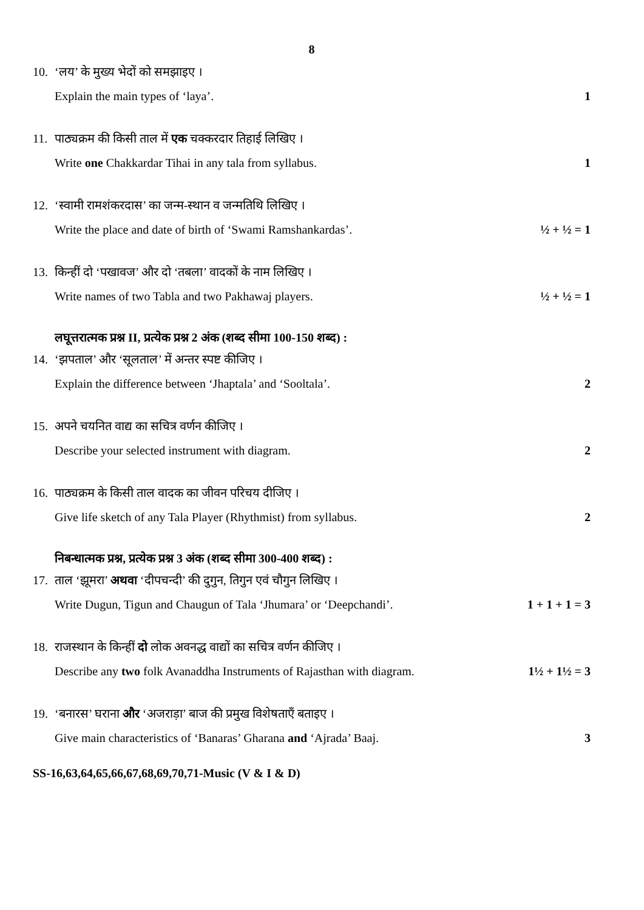8
10. ‘लय’ के मुख्य भेदों को समझाइए ।
Explain the main types of ‘laya’. 1
11. पाठ्यक्रम की किसी ताल में एक चक्करदार तिहाई लिखिए ।
Write one Chakkardar Tihai in any tala from syllabus. 1
12. ‘स्वामी रामशंकरदास’ का जन्म-स्थान व जन्मतिथि लिखिए ।
Write the place and date of birth of ‘Swami Ramshankardas’. ½ + ½ = 1
13. किन्हीं दो ‘पखावज’ और दो ‘तबला’ वादकों के नाम लिखिए ।
Write names of two Tabla and two Pakhawaj players. ½ + ½ = 1
लघूत्तरात्मक प्रश्न II, प्रत्येक प्रश्न 2 अंक (शब्द सीमा 100-150 शब्द) :
14. ‘झपताल’ और ‘सूलताल’ में अन्तर स्पष्ट कीजिए ।
Explain the difference between ‘Jhaptala’ and ‘Sooltala’. 2
15. अपने चयनित वाद्य का सचित्र वर्णन कीजिए ।
Describe your selected instrument with diagram. 2
16. पाठ्यक्रम के किसी ताल वादक का जीवन परिचय दीजिए ।
Give life sketch of any Tala Player (Rhythmist) from syllabus. 2
निबन्धात्मक प्रश्न, प्रत्येक प्रश्न 3 अंक (शब्द सीमा 300-400 शब्द) :
17. ताल ‘झूमरा’ अथवा ‘दीपचन्दी’ की दुगुन, तिगुन एवं चौगुन लिखिए ।
Write Dugun, Tigun and Chaugun of Tala ‘Jhumara’ or ‘Deepchandi’. 1 + 1 + 1 = 3
18. राजस्थान के किन्हीं दो लोक अवनद्ध वाद्यों का सचित्र वर्णन कीजिए ।
Describe any two folk Avanaddha Instruments of Rajasthan with diagram. 1½ + 1½ = 3
19. ‘बनारस’ घराना और ‘अजराड़ा’ बाज की प्रमुख विशेषताएँ बताइए ।
Give main characteristics of ‘Banaras’ Gharana and ‘Ajrada’ Baaj. 3
SS-16,63,64,65,66,67,68,69,70,71-Music (V & I & D)